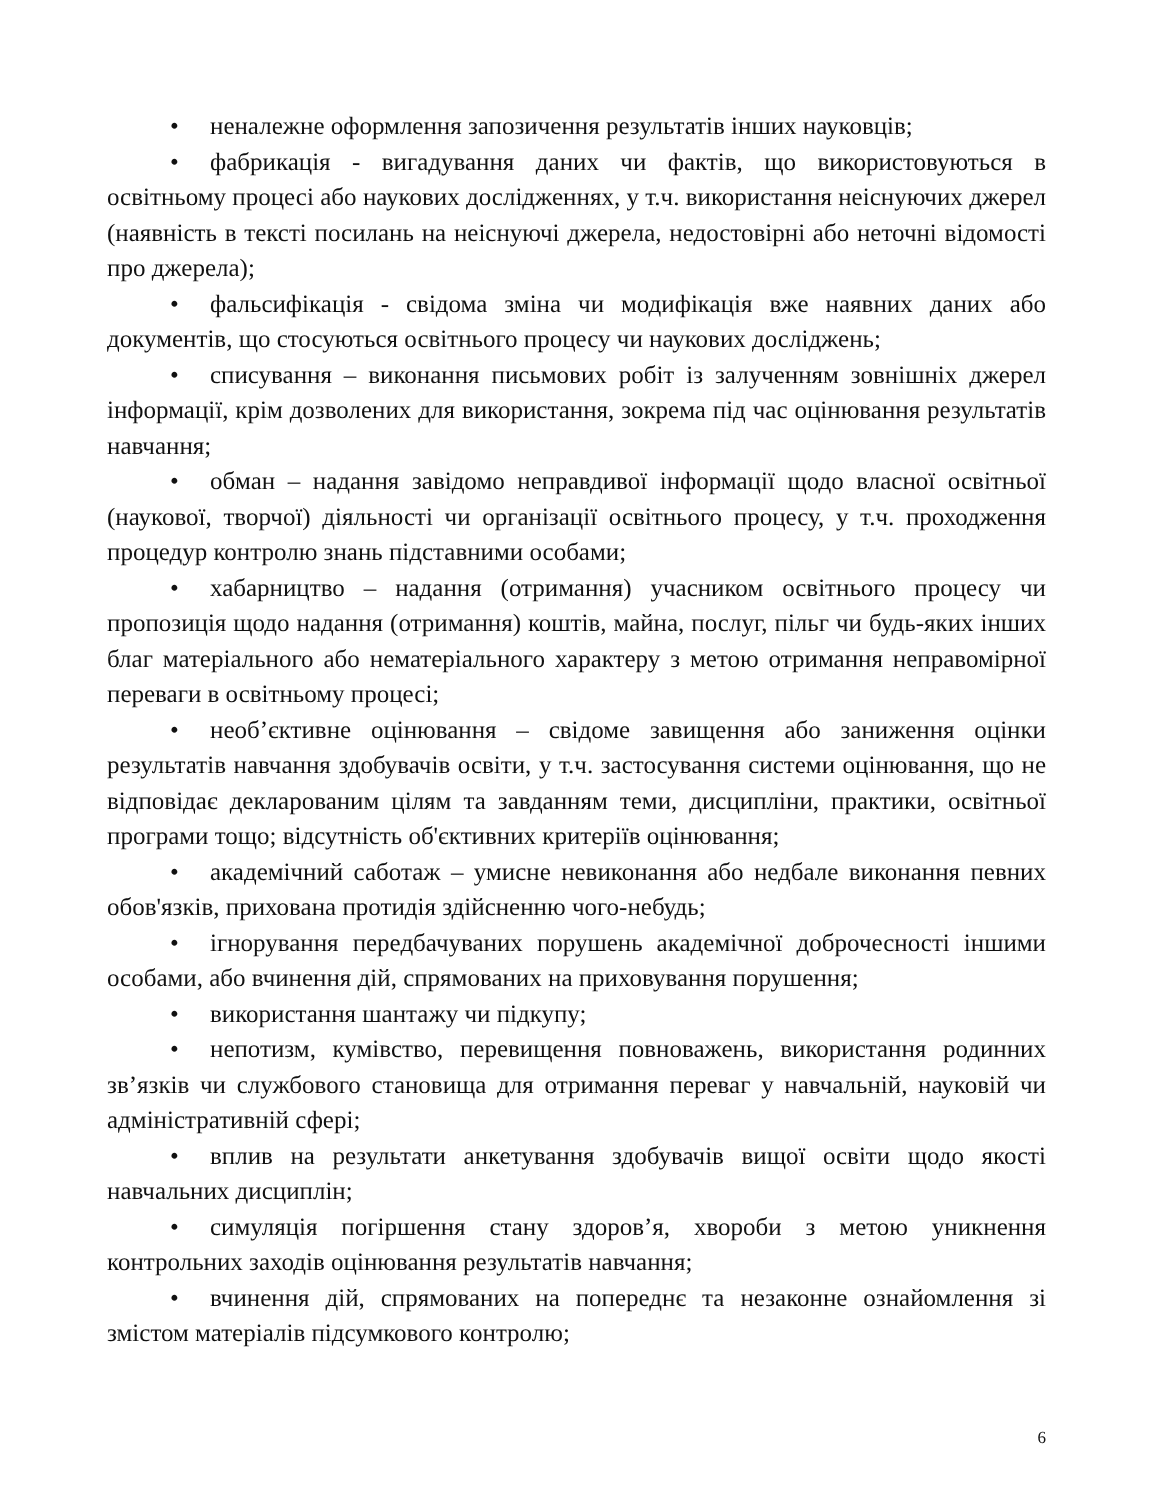• неналежне оформлення запозичення результатів інших науковців;
• фабрикація - вигадування даних чи фактів, що використовуються в освітньому процесі або наукових дослідженнях, у т.ч. використання неіснуючих джерел (наявність в тексті посилань на неіснуючі джерела, недостовірні або неточні відомості про джерела);
• фальсифікація - свідома зміна чи модифікація вже наявних даних або документів, що стосуються освітнього процесу чи наукових досліджень;
• списування – виконання письмових робіт із залученням зовнішніх джерел інформації, крім дозволених для використання, зокрема під час оцінювання результатів навчання;
• обман – надання завідомо неправдивої інформації щодо власної освітньої (наукової, творчої) діяльності чи організації освітнього процесу, у т.ч. проходження процедур контролю знань підставними особами;
• хабарництво – надання (отримання) учасником освітнього процесу чи пропозиція щодо надання (отримання) коштів, майна, послуг, пільг чи будь-яких інших благ матеріального або нематеріального характеру з метою отримання неправомірної переваги в освітньому процесі;
• необ’єктивне оцінювання – свідоме завищення або заниження оцінки результатів навчання здобувачів освіти, у т.ч. застосування системи оцінювання, що не відповідає декларованим цілям та завданням теми, дисципліни, практики, освітньої програми тощо; відсутність об'єктивних критеріїв оцінювання;
• академічний саботаж – умисне невиконання або недбале виконання певних обов'язків, прихована протидія здійсненню чого-небудь;
• ігнорування передбачуваних порушень академічної доброчесності іншими особами, або вчинення дій, спрямованих на приховування порушення;
• використання шантажу чи підкупу;
• непотизм, кумівство, перевищення повноважень, використання родинних зв’язків чи службового становища для отримання переваг у навчальній, науковій чи адміністративній сфері;
• вплив на результати анкетування здобувачів вищої освіти щодо якості навчальних дисциплін;
• симуляція погіршення стану здоров’я, хвороби з метою уникнення контрольних заходів оцінювання результатів навчання;
• вчинення дій, спрямованих на попереднє та незаконне ознайомлення зі змістом матеріалів підсумкового контролю;
6